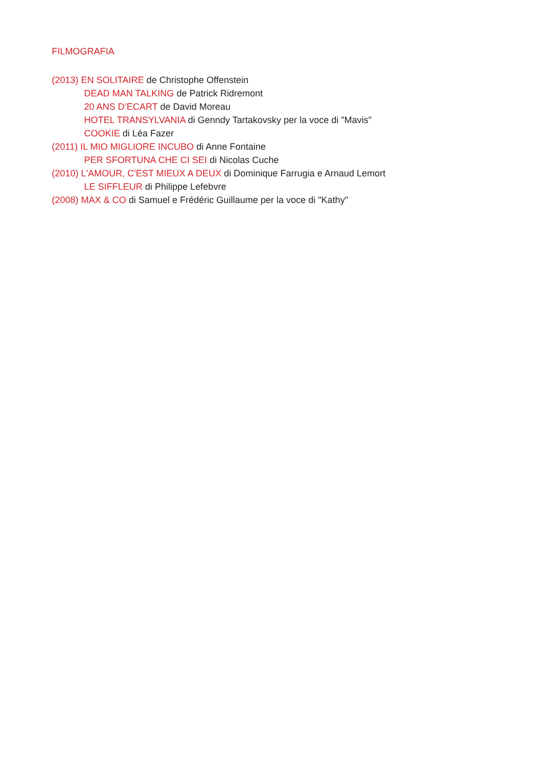FILMOGRAFIA
(2013) EN SOLITAIRE de Christophe Offenstein
DEAD MAN TALKING de Patrick Ridremont
20 ANS D’ECART de David Moreau
HOTEL TRANSYLVANIA di Genndy Tartakovsky per la voce di "Mavis"
COOKIE di Léa Fazer
(2011) IL MIO MIGLIORE INCUBO di Anne Fontaine
PER SFORTUNA CHE CI SEI di Nicolas Cuche
(2010) L'AMOUR, C'EST MIEUX A DEUX di Dominique Farrugia e Arnaud Lemort
LE SIFFLEUR di Philippe Lefebvre
(2008) MAX & CO di Samuel e Frédéric Guillaume per la voce di "Kathy"